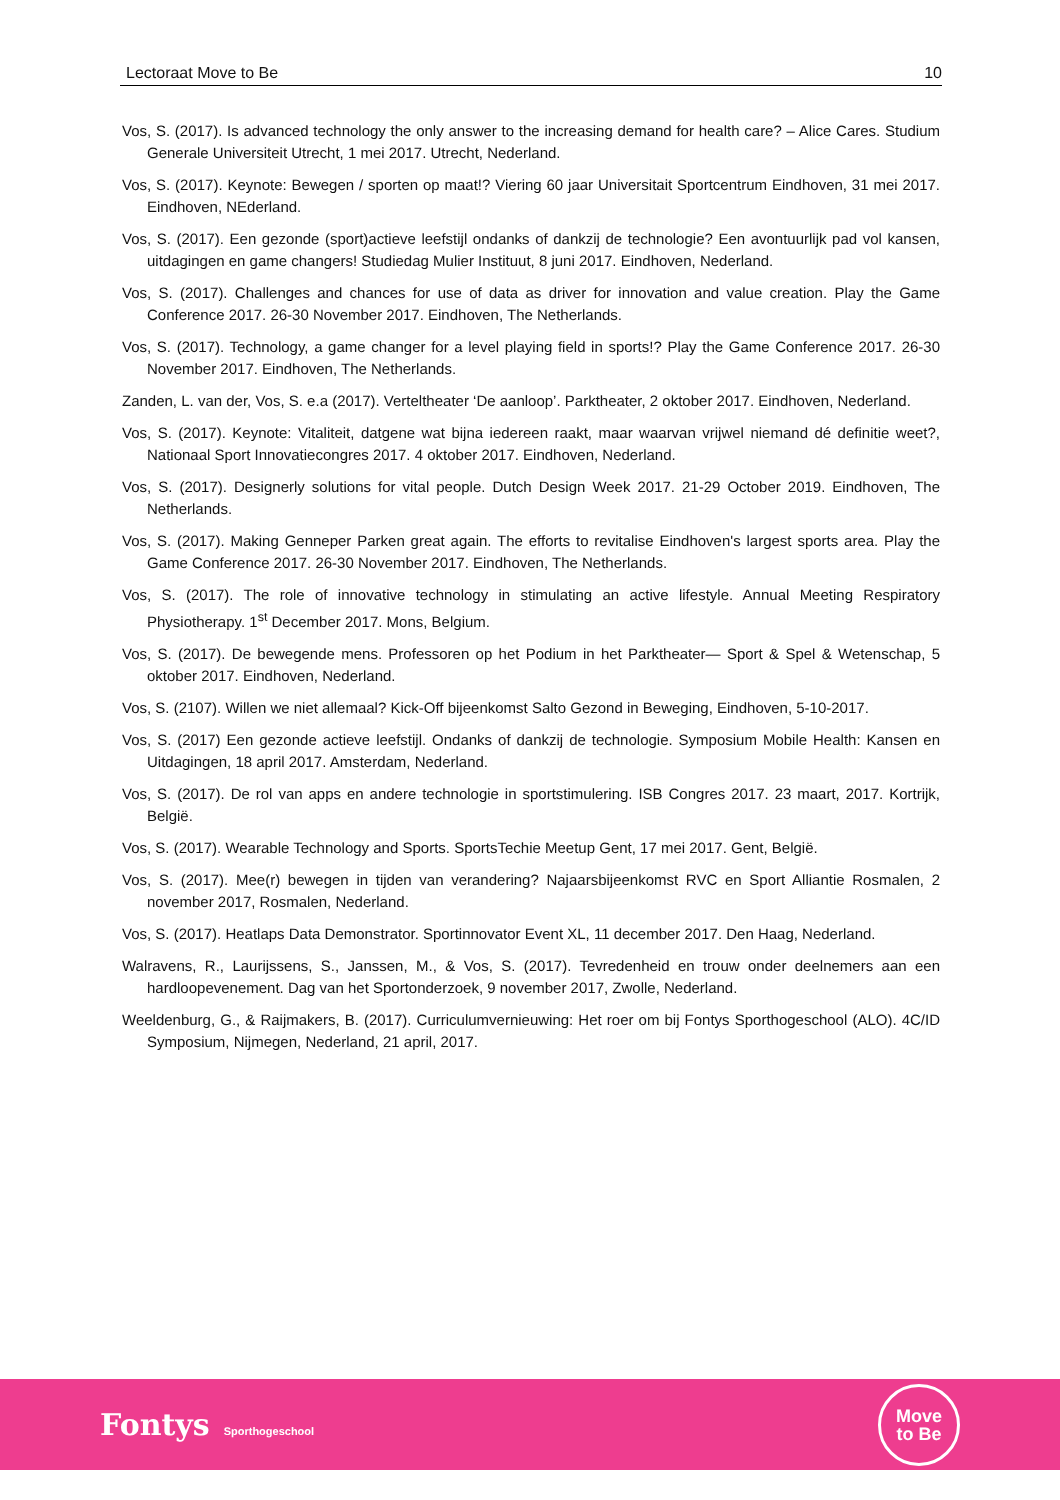Lectoraat Move to Be 10
Vos, S. (2017). Is advanced technology the only answer to the increasing demand for health care? – Alice Cares. Studium Generale Universiteit Utrecht, 1 mei 2017. Utrecht, Nederland.
Vos, S. (2017). Keynote: Bewegen / sporten op maat!? Viering 60 jaar Universitait Sportcentrum Eindhoven, 31 mei 2017. Eindhoven, NEderland.
Vos, S. (2017). Een gezonde (sport)actieve leefstijl ondanks of dankzij de technologie? Een avontuurlijk pad vol kansen, uitdagingen en game changers! Studiedag Mulier Instituut, 8 juni 2017. Eindhoven, Nederland.
Vos, S. (2017). Challenges and chances for use of data as driver for innovation and value creation. Play the Game Conference 2017. 26-30 November 2017. Eindhoven, The Netherlands.
Vos, S. (2017). Technology, a game changer for a level playing field in sports!? Play the Game Conference 2017. 26-30 November 2017. Eindhoven, The Netherlands.
Zanden, L. van der, Vos, S. e.a (2017). Verteltheater ‘De aanloop’. Parktheater, 2 oktober 2017. Eindhoven, Nederland.
Vos, S. (2017). Keynote: Vitaliteit, datgene wat bijna iedereen raakt, maar waarvan vrijwel niemand dé definitie weet?, Nationaal Sport Innovatiecongres 2017. 4 oktober 2017. Eindhoven, Nederland.
Vos, S. (2017). Designerly solutions for vital people. Dutch Design Week 2017. 21-29 October 2019. Eindhoven, The Netherlands.
Vos, S. (2017). Making Genneper Parken great again. The efforts to revitalise Eindhoven's largest sports area. Play the Game Conference 2017. 26-30 November 2017. Eindhoven, The Netherlands.
Vos, S. (2017). The role of innovative technology in stimulating an active lifestyle. Annual Meeting Respiratory Physiotherapy. 1<sup>st</sup> December 2017. Mons, Belgium.
Vos, S. (2017). De bewegende mens. Professoren op het Podium in het Parktheater— Sport & Spel & Wetenschap, 5 oktober 2017. Eindhoven, Nederland.
Vos, S. (2107). Willen we niet allemaal? Kick-Off bijeenkomst Salto Gezond in Beweging, Eindhoven, 5-10-2017.
Vos, S. (2017) Een gezonde actieve leefstijl. Ondanks of dankzij de technologie. Symposium Mobile Health: Kansen en Uitdagingen, 18 april 2017. Amsterdam, Nederland.
Vos, S. (2017). De rol van apps en andere technologie in sportstimulering. ISB Congres 2017. 23 maart, 2017. Kortrijk, België.
Vos, S. (2017). Wearable Technology and Sports. SportsTechie Meetup Gent, 17 mei 2017. Gent, België.
Vos, S. (2017). Mee(r) bewegen in tijden van verandering? Najaarsbijeenkomst RVC en Sport Alliantie Rosmalen, 2 november 2017, Rosmalen, Nederland.
Vos, S. (2017). Heatlaps Data Demonstrator. Sportinnovator Event XL, 11 december 2017. Den Haag, Nederland.
Walravens, R., Laurijssens, S., Janssen, M., & Vos, S. (2017). Tevredenheid en trouw onder deelnemers aan een hardloopevenement. Dag van het Sportonderzoek, 9 november 2017, Zwolle, Nederland.
Weeldenburg, G., & Raijmakers, B. (2017). Curriculumvernieuwing: Het roer om bij Fontys Sporthogeschool (ALO). 4C/ID Symposium, Nijmegen, Nederland, 21 april, 2017.
Fontys Sporthogeschool
Move
to Be